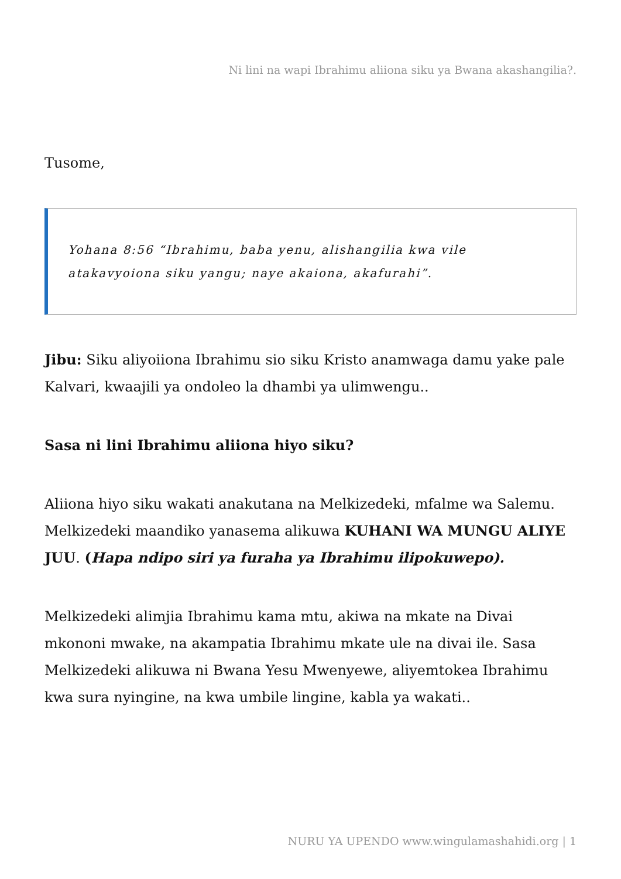Ni lini na wapi Ibrahimu aliiona siku ya Bwana akashangilia?.
Tusome,
Yohana 8:56 “Ibrahimu, baba yenu, alishangilia kwa vile atakavyoiona siku yangu; naye akaiona, akafurahi”.
Jibu: Siku aliyoiiona Ibrahimu sio siku Kristo anamwaga damu yake pale Kalvari, kwaajili ya ondoleo la dhambi ya ulimwengu..
Sasa ni lini Ibrahimu aliiona hiyo siku?
Aliiona hiyo siku wakati anakutana na Melkizedeki, mfalme wa Salemu. Melkizedeki maandiko yanasema alikuwa KUHANI WA MUNGU ALIYE JUU. (Hapa ndipo siri ya furaha ya Ibrahimu ilipokuwepo).
Melkizedeki alimjia Ibrahimu kama mtu, akiwa na mkate na Divai mkononi mwake, na akampatia Ibrahimu mkate ule na divai ile. Sasa Melkizedeki alikuwa ni Bwana Yesu Mwenyewe, aliyemtokea Ibrahimu kwa sura nyingine, na kwa umbile lingine, kabla ya wakati..
NURU YA UPENDO www.wingulamashahidi.org | 1